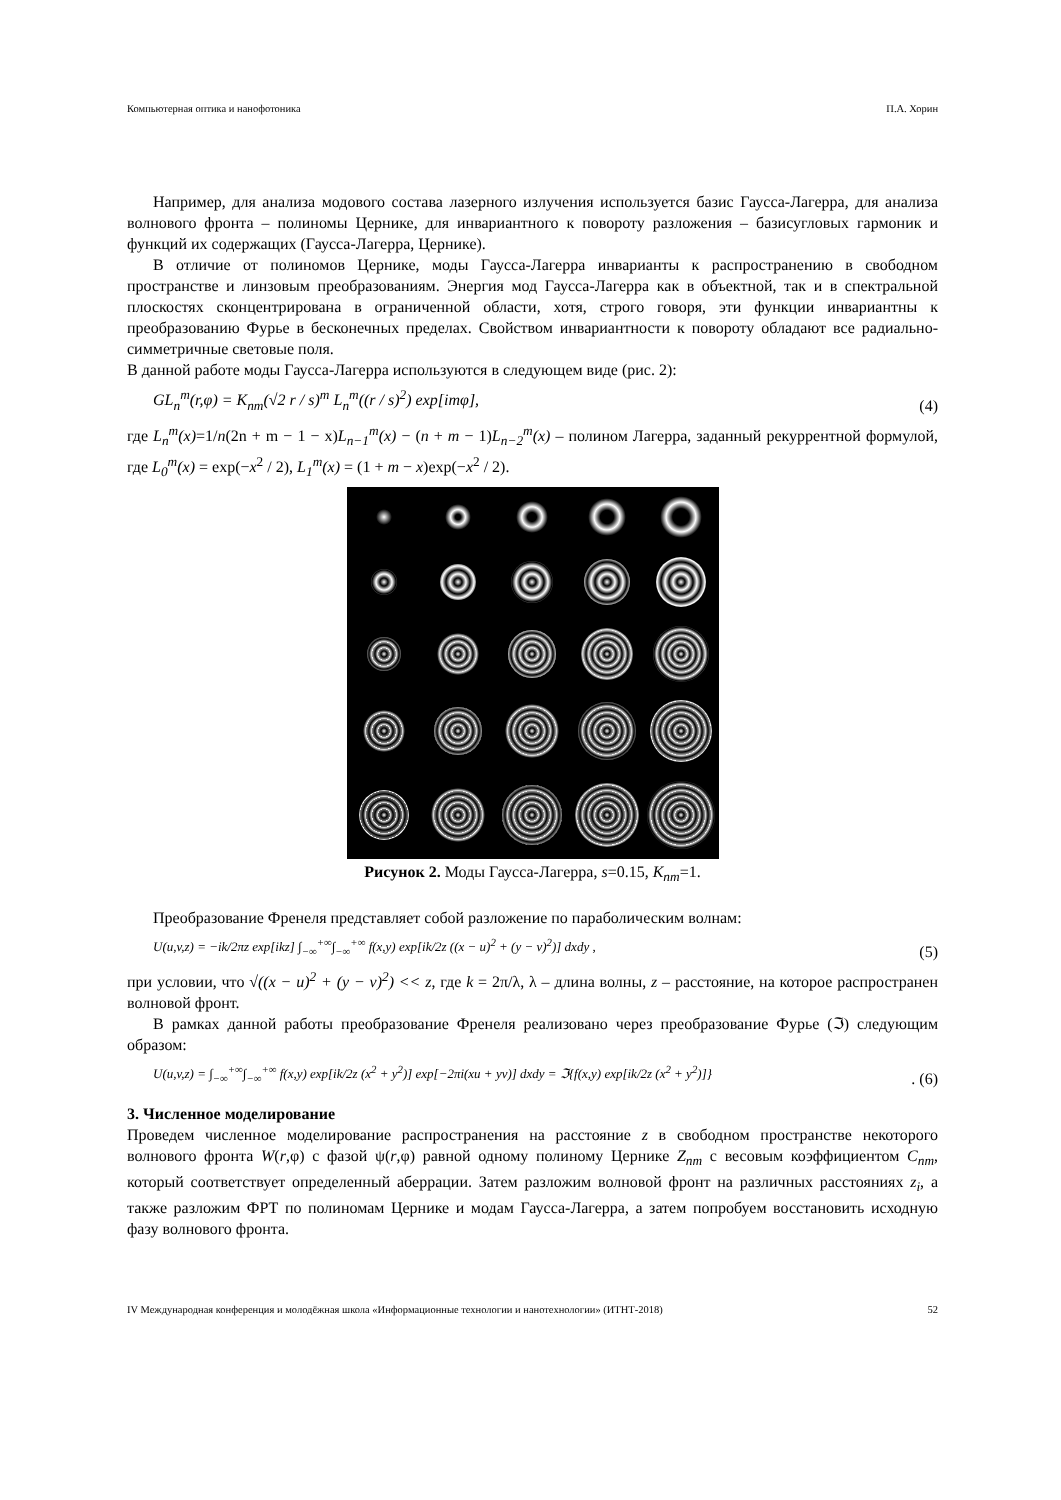Компьютерная оптика и нанофотоника П.А. Хорин
Например, для анализа модового состава лазерного излучения используется базис Гаусса-Лагерра, для анализа волнового фронта – полиномы Цернике, для инвариантного к повороту разложения – базисугловых гармоник и функций их содержащих (Гаусса-Лагерра, Цернике).
В отличие от полиномов Цернике, моды Гаусса-Лагерра инварианты к распространению в свободном пространстве и линзовым преобразованиям. Энергия мод Гаусса-Лагерра как в объектной, так и в спектральной плоскостях сконцентрирована в ограниченной области, хотя, строго говоря, эти функции инвариантны к преобразованию Фурье в бесконечных пределах. Свойством инвариантности к повороту обладают все радиально-симметричные световые поля.
В данной работе моды Гаусса-Лагерра используются в следующем виде (рис. 2):
GL<sub>n</sub><sup>m</sup>(r,φ) = K<sub>nm</sub>(√2 r / s)<sup>m</sup> L<sub>n</sub><sup>m</sup>((r / s)<sup>2</sup>) exp[imφ], (4)
где L<sub>n</sub><sup>m</sup>(x)=1/n(2n + m − 1 − x)L<sub>n−1</sub><sup>m</sup>(x) − (n + m − 1)L<sub>n−2</sub><sup>m</sup>(x) – полином Лагерра, заданный рекуррентной формулой, где L<sub>0</sub><sup>m</sup>(x) = exp(−x<sup>2</sup> / 2), L<sub>1</sub><sup>m</sup>(x) = (1 + m − x)exp(−x<sup>2</sup> / 2).
Рисунок 2. Моды Гаусса-Лагерра, s=0.15, K<sub>nm</sub>=1.
Преобразование Френеля представляет собой разложение по параболическим волнам:
U(u,v,z) = −ik/2πz exp[ikz] ∫<sub>−∞</sub><sup>+∞</sup>∫<sub>−∞</sub><sup>+∞</sup> f(x,y) exp[ik/2z ((x − u)<sup>2</sup> + (y − v)<sup>2</sup>)] dxdy , (5)
при условии, что √((x − u)<sup>2</sup> + (y − v)<sup>2</sup>) << z, где k = 2π/λ, λ – длина волны, z – расстояние, на которое распространен волновой фронт.
В рамках данной работы преобразование Френеля реализовано через преобразование Фурье (ℑ) следующим образом:
U(u,v,z) = ∫<sub>−∞</sub><sup>+∞</sup>∫<sub>−∞</sub><sup>+∞</sup> f(x,y) exp[ik/2z (x<sup>2</sup> + y<sup>2</sup>)] exp[−2πi(xu + yv)] dxdy = ℑ{f(x,y) exp[ik/2z (x<sup>2</sup> + y<sup>2</sup>)]}. (6)
3. Численное моделирование
Проведем численное моделирование распространения на расстояние z в свободном пространстве некоторого волнового фронта W(r,φ) с фазой ψ(r,φ) равной одному полиному Цернике Z<sub>nm</sub> с весовым коэффициентом C<sub>nm</sub>, который соответствует определенный аберрации. Затем разложим волновой фронт на различных расстояниях z<sub>i</sub>, а также разложим ФРТ по полиномам Цернике и модам Гаусса-Лагерра, а затем попробуем восстановить исходную фазу волнового фронта.
IV Международная конференция и молодёжная школа «Информационные технологии и нанотехнологии» (ИТНТ-2018) 52